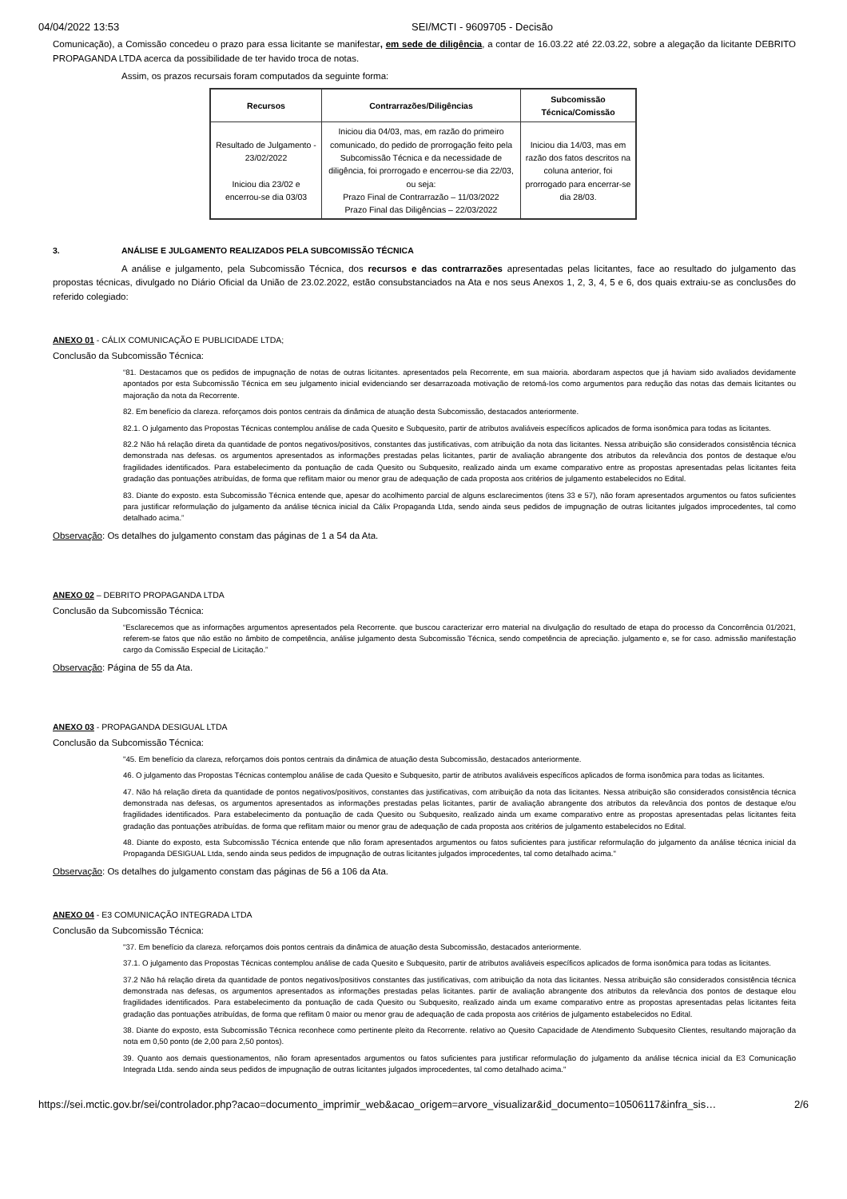04/04/2022 13:53 SEI/MCTI - 9609705 - Decisão
Comunicação), a Comissão concedeu o prazo para essa licitante se manifestar, em sede de diligência, a contar de 16.03.22 até 22.03.22, sobre a alegação da licitante DEBRITO PROPAGANDA LTDA acerca da possibilidade de ter havido troca de notas.
Assim, os prazos recursais foram computados da seguinte forma:
| Recursos | Contrarrazões/Diligências | Subcomissão Técnica/Comissão |
| --- | --- | --- |
| Resultado de Julgamento - 23/02/2022 Iniciou dia 23/02 e encerrou-se dia 03/03 | Iniciou dia 04/03, mas, em razão do primeiro comunicado, do pedido de prorrogação feito pela Subcomissão Técnica e da necessidade de diligência, foi prorrogado e encerrou-se dia 22/03, ou seja: Prazo Final de Contrarrazão – 11/03/2022 Prazo Final das Diligências – 22/03/2022 | Iniciou dia 14/03, mas em razão dos fatos descritos na coluna anterior, foi prorrogado para encerrar-se dia 28/03. |
3. ANÁLISE E JULGAMENTO REALIZADOS PELA SUBCOMISSÃO TÉCNICA
A análise e julgamento, pela Subcomissão Técnica, dos recursos e das contrarrazões apresentadas pelas licitantes, face ao resultado do julgamento das propostas técnicas, divulgado no Diário Oficial da União de 23.02.2022, estão consubstanciados na Ata e nos seus Anexos 1, 2, 3, 4, 5 e 6, dos quais extraiu-se as conclusões do referido colegiado:
ANEXO 01 - CÁLIX COMUNICAÇÃO E PUBLICIDADE LTDA;
Conclusão da Subcomissão Técnica:
“81. Destacamos que os pedidos de impugnação de notas de outras licitantes. apresentados pela Recorrente, em sua maioria. abordaram aspectos que já haviam sido avaliados devidamente apontados por esta Subcomissão Técnica em seu julgamento inicial evidenciando ser desarrazoada motivação de retomá-Ios como argumentos para redução das notas das demais licitantes ou majoração da nota da Recorrente.
82. Em benefício da clareza. reforçamos dois pontos centrais da dinâmica de atuação desta Subcomissão, destacados anteriormente.
82.1. O julgamento das Propostas Técnicas contemplou análise de cada Quesito e Subquesito, partir de atributos avaliáveis específicos aplicados de forma isonômica para todas as licitantes.
82.2 Não há relação direta da quantidade de pontos negativos/positivos, constantes das justificativas, com atribuição da nota das licitantes. Nessa atribuição são considerados consistência técnica demonstrada nas defesas. os argumentos apresentados as informações prestadas pelas licitantes, partir de avaliação abrangente dos atributos da relevância dos pontos de destaque e/ou fragilidades identificados. Para estabelecimento da pontuação de cada Quesito ou Subquesito, realizado ainda um exame comparativo entre as propostas apresentadas pelas licitantes feita gradação das pontuações atribuídas, de forma que reflitam maior ou menor grau de adequação de cada proposta aos critérios de julgamento estabelecidos no Edital.
83. Diante do exposto. esta Subcomissão Técnica entende que, apesar do acolhimento parcial de alguns esclarecimentos (itens 33 e 57), não foram apresentados argumentos ou fatos suficientes para justificar reformulação do julgamento da análise técnica inicial da Cálix Propaganda Ltda, sendo ainda seus pedidos de impugnação de outras licitantes julgados improcedentes, tal como detalhado acima.”
Observação: Os detalhes do julgamento constam das páginas de 1 a 54 da Ata.
ANEXO 02 – DEBRITO PROPAGANDA LTDA
Conclusão da Subcomissão Técnica:
“Esclarecemos que as informações argumentos apresentados pela Recorrente. que buscou caracterizar erro material na divulgação do resultado de etapa do processo da Concorrência 01/2021, referem-se fatos que não estão no âmbito de competência, análise julgamento desta Subcomissão Técnica, sendo competência de apreciação. julgamento e, se for caso. admissão manifestação cargo da Comissão Especial de Licitação.”
Observação: Página de 55 da Ata.
ANEXO 03 - PROPAGANDA DESIGUAL LTDA
Conclusão da Subcomissão Técnica:
"45. Em benefício da clareza, reforçamos dois pontos centrais da dinâmica de atuação desta Subcomissão, destacados anteriormente.
46. O julgamento das Propostas Técnicas contemplou análise de cada Quesito e Subquesito, partir de atributos avaliáveis específicos aplicados de forma isonômica para todas as licitantes.
47. Não há relação direta da quantidade de pontos negativos/positivos, constantes das justificativas, com atribuição da nota das licitantes. Nessa atribuição são considerados consistência técnica demonstrada nas defesas, os argumentos apresentados as informações prestadas pelas licitantes, partir de avaliação abrangente dos atributos da relevância dos pontos de destaque e/ou fragilidades identificados. Para estabelecimento da pontuação de cada Quesito ou Subquesito, realizado ainda um exame comparativo entre as propostas apresentadas pelas licitantes feita gradação das pontuações atribuídas. de forma que reflitam maior ou menor grau de adequação de cada proposta aos critérios de julgamento estabelecidos no Edital.
48. Diante do exposto, esta Subcomissão Técnica entende que não foram apresentados argumentos ou fatos suficientes para justificar reformulação do julgamento da análise técnica inicial da Propaganda DESIGUAL Ltda, sendo ainda seus pedidos de impugnação de outras licitantes julgados improcedentes, tal como detalhado acima."
Observação: Os detalhes do julgamento constam das páginas de 56 a 106 da Ata.
ANEXO 04 - E3 COMUNICAÇÃO INTEGRADA LTDA
Conclusão da Subcomissão Técnica:
"37. Em benefício da clareza. reforçamos dois pontos centrais da dinâmica de atuação desta Subcomissão, destacados anteriormente.
37.1. O julgamento das Propostas Técnicas contemplou análise de cada Quesito e Subquesito, partir de atributos avaliáveis específicos aplicados de forma isonômica para todas as licitantes.
37.2 Não há relação direta da quantidade de pontos negativos/positivos constantes das justificativas, com atribuição da nota das licitantes. Nessa atribuição são considerados consistência técnica demonstrada nas defesas, os argumentos apresentados as informações prestadas pelas licitantes. partir de avaliação abrangente dos atributos da relevância dos pontos de destaque elou fragilidades identificados. Para estabelecimento da pontuação de cada Quesito ou Subquesito, realizado ainda um exame comparativo entre as propostas apresentadas pelas licitantes feita gradação das pontuações atribuídas, de forma que reflitam 0 maior ou menor grau de adequação de cada proposta aos critérios de julgamento estabelecidos no Edital.
38. Diante do exposto, esta Subcomissão Técnica reconhece como pertinente pleito da Recorrente. relativo ao Quesito Capacidade de Atendimento Subquesito Clientes, resultando majoração da nota em 0,50 ponto (de 2,00 para 2,50 pontos).
39. Quanto aos demais questionamentos, não foram apresentados argumentos ou fatos suficientes para justificar reformulação do julgamento da análise técnica inicial da E3 Comunicação Integrada Ltda. sendo ainda seus pedidos de impugnação de outras licitantes julgados improcedentes, tal como detalhado acima."
https://sei.mctic.gov.br/sei/controlador.php?acao=documento_imprimir_web&acao_origem=arvore_visualizar&id_documento=10506117&infra_sis… 2/6